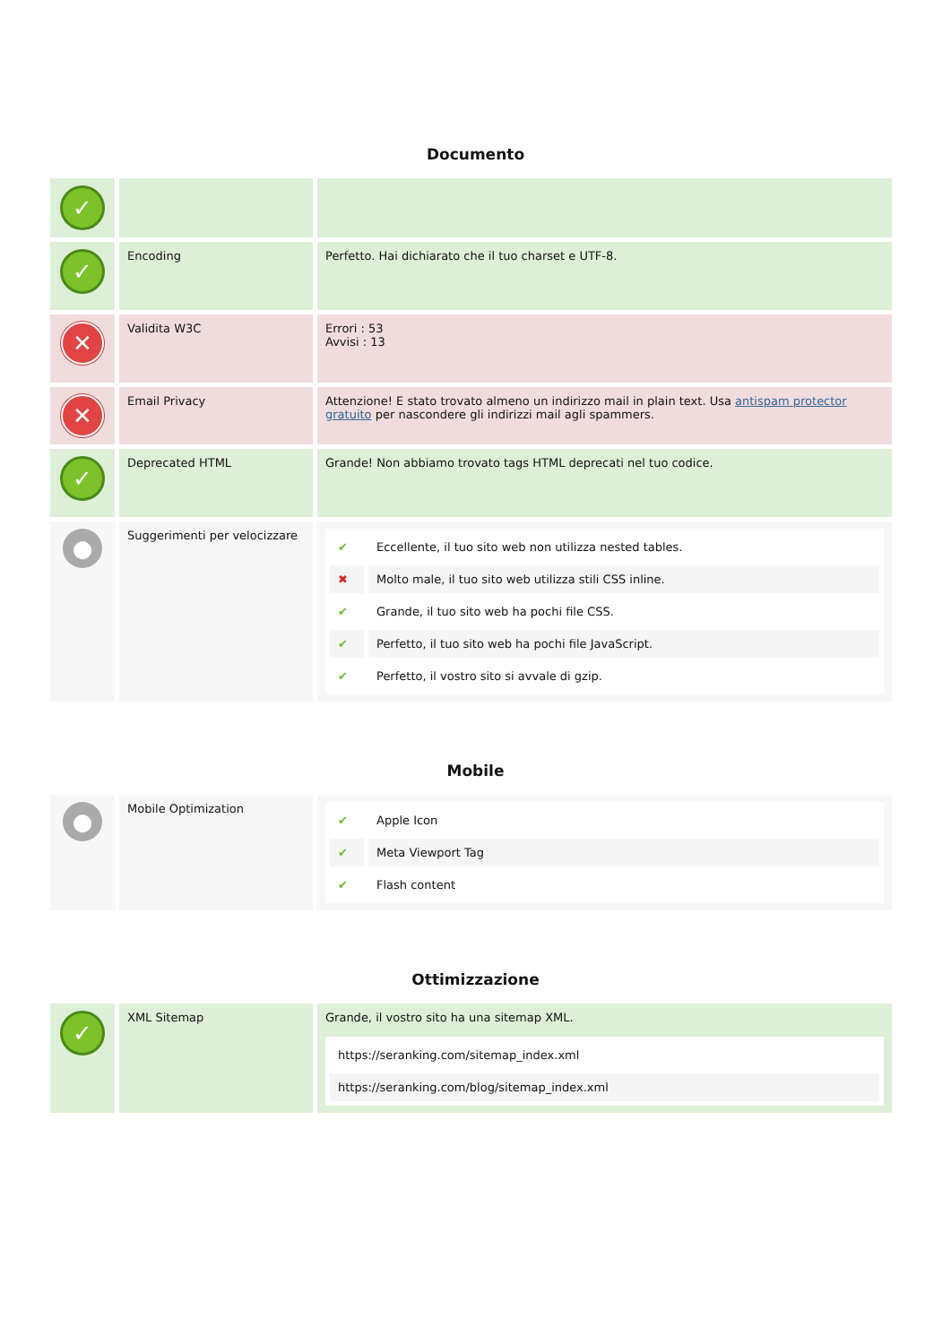Documento
| ✓ | | |
| ✓ | Encoding | Perfetto. Hai dichiarato che il tuo charset e UTF-8. |
| ✕ | Validita W3C | Errori : 53 Avvisi : 13 |
| ✕ | Email Privacy | Attenzione! E stato trovato almeno un indirizzo mail in plain text. Usa antispam protector gratuito per nascondere gli indirizzi mail agli spammers. |
| ✓ | Deprecated HTML | Grande! Non abbiamo trovato tags HTML deprecati nel tuo codice. |
| ● | Suggerimenti per velocizzare | / ✔ / Eccellente, il tuo sito web non utilizza nested tables. / / ✖ / Molto male, il tuo sito web utilizza stili CSS inline. / / ✔ / Grande, il tuo sito web ha pochi file CSS. / / ✔ / Perfetto, il tuo sito web ha pochi file JavaScript. / / ✔ / Perfetto, il vostro sito si avvale di gzip. / |
Mobile
| ● | Mobile Optimization | / ✔ / Apple Icon / / ✔ / Meta Viewport Tag / / ✔ / Flash content / |
Ottimizzazione
| ✓ | XML Sitemap | Grande, il vostro sito ha una sitemap XML. / https://seranking.com/sitemap_index.xml / / https://seranking.com/blog/sitemap_index.xml / |